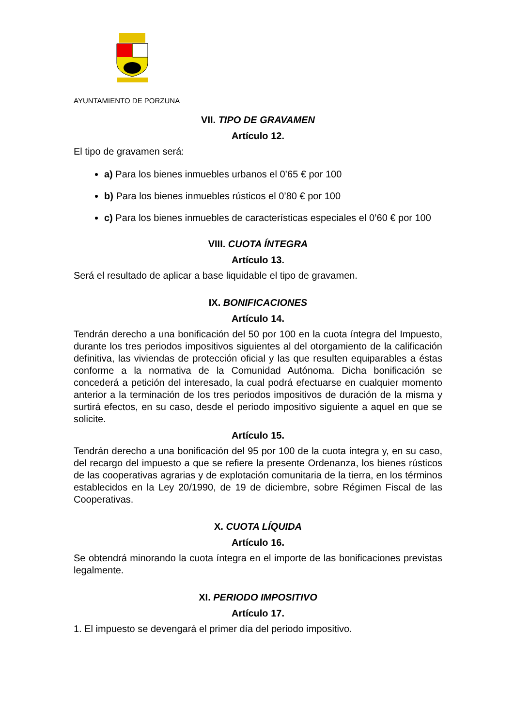AYUNTAMIENTO DE PORZUNA
VII. TIPO DE GRAVAMEN
Artículo 12.
El tipo de gravamen será:
a) Para los bienes inmuebles urbanos el 0’65 € por 100
b) Para los bienes inmuebles rústicos el 0’80 € por 100
c) Para los bienes inmuebles de características especiales el 0’60 € por 100
VIII. CUOTA ÍNTEGRA
Artículo 13.
Será el resultado de aplicar a base liquidable el tipo de gravamen.
IX. BONIFICACIONES
Artículo 14.
Tendrán derecho a una bonificación del 50 por 100 en la cuota íntegra del Impuesto, durante los tres periodos impositivos siguientes al del otorgamiento de la calificación definitiva, las viviendas de protección oficial y las que resulten equiparables a éstas conforme a la normativa de la Comunidad Autónoma. Dicha bonificación se concederá a petición del interesado, la cual podrá efectuarse en cualquier momento anterior a la terminación de los tres periodos impositivos de duración de la misma y surtirá efectos, en su caso, desde el periodo impositivo siguiente a aquel en que se solicite.
Artículo 15.
Tendrán derecho a una bonificación del 95 por 100 de la cuota íntegra y, en su caso, del recargo del impuesto a que se refiere la presente Ordenanza, los bienes rústicos de las cooperativas agrarias y de explotación comunitaria de la tierra, en los términos establecidos en la Ley 20/1990, de 19 de diciembre, sobre Régimen Fiscal de las Cooperativas.
X. CUOTA LÍQUIDA
Artículo 16.
Se obtendrá minorando la cuota íntegra en el importe de las bonificaciones previstas legalmente.
XI. PERIODO IMPOSITIVO
Artículo 17.
1. El impuesto se devengará el primer día del periodo impositivo.